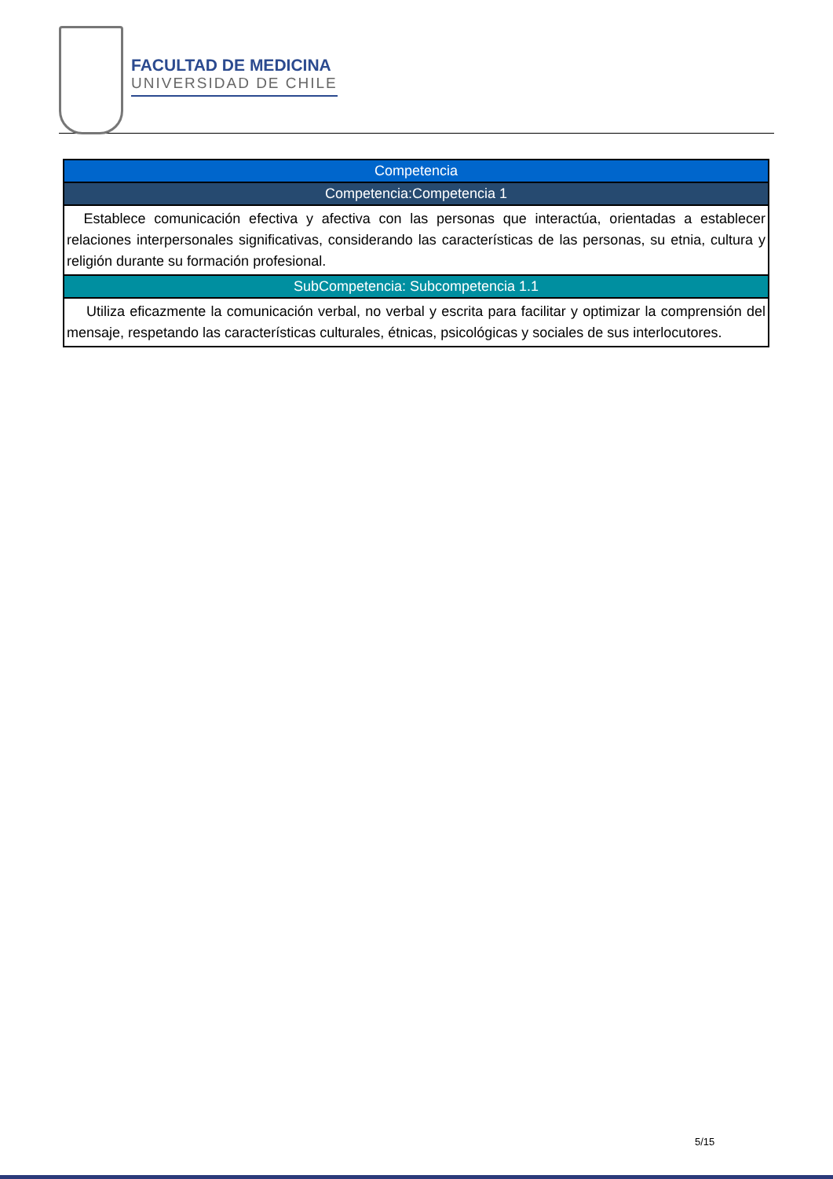FACULTAD DE MEDICINA
UNIVERSIDAD DE CHILE
| Competencia |
| --- |
| Competencia:Competencia 1 |
| Establece comunicación efectiva y afectiva con las personas que interactúa, orientadas a establecer relaciones interpersonales significativas, considerando las características de las personas, su etnia, cultura y religión durante su formación profesional. |
| SubCompetencia: Subcompetencia 1.1 |
| Utiliza eficazmente la comunicación verbal, no verbal y escrita para facilitar y optimizar la comprensión del mensaje, respetando las características culturales, étnicas, psicológicas y sociales de sus interlocutores. |
5/15